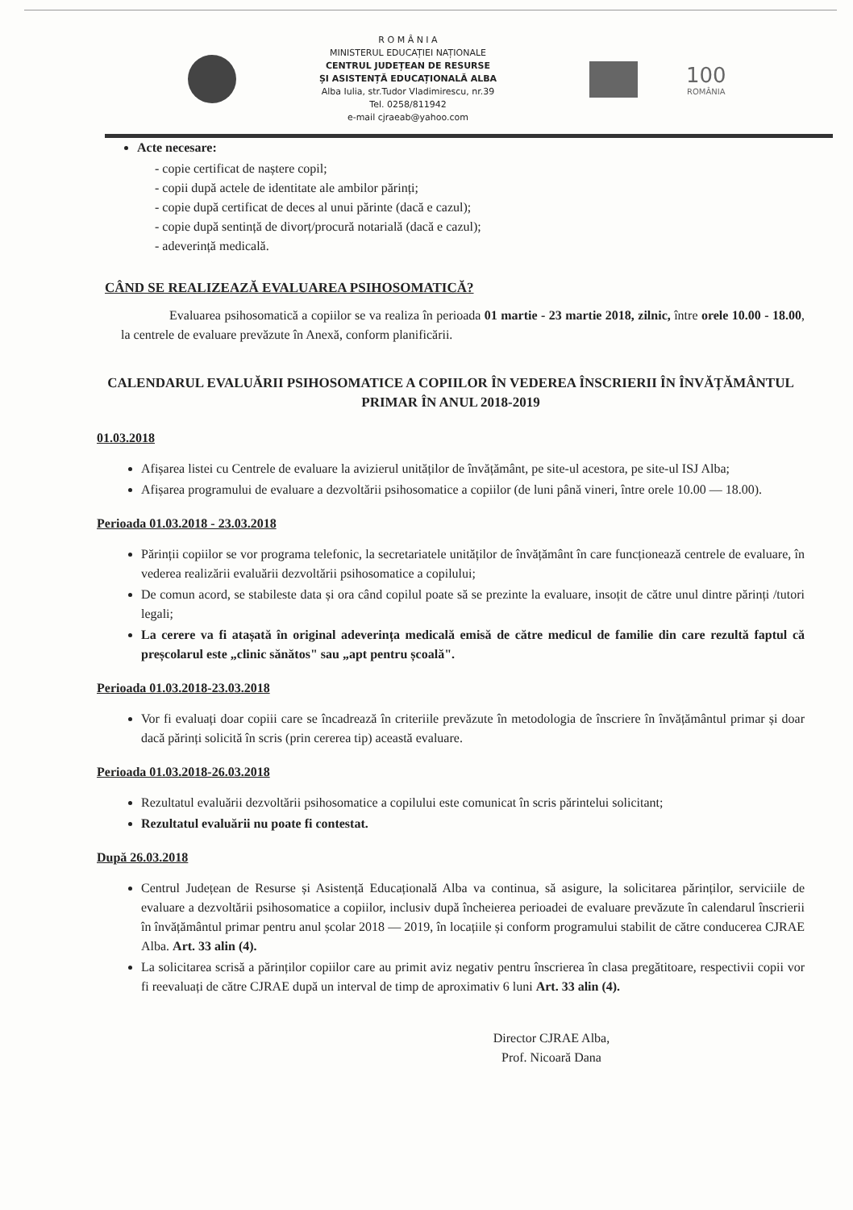R O M Â N I A
MINISTERUL EDUCAȚIEI NAȚIONALE
CENTRUL JUDEȚEAN DE RESURSE
ȘI ASISTENȚĂ EDUCAȚIONALĂ ALBA
Alba Iulia, str.Tudor Vladimirescu, nr.39
Tel. 0258/811942
e-mail cjraeab@yahoo.com
100
ROMÂNIA
Acte necesare:
- copie certificat de naștere copil;
- copii după actele de identitate ale ambilor părinți;
- copie după certificat de deces al unui părinte (dacă e cazul);
- copie după sentință de divorț/procură notarială (dacă e cazul);
- adeverință medicală.
CÂND SE REALIZEAZĂ EVALUAREA PSIHOSOMATICĂ?
Evaluarea psihosomatică a copiilor se va realiza în perioada 01 martie - 23 martie 2018, zilnic, între orele 10.00 - 18.00, la centrele de evaluare prevăzute în Anexă, conform planificării.
CALENDARUL EVALUĂRII PSIHOSOMATICE A COPIILOR ÎN VEDEREA ÎNSCRIERII ÎN ÎNVĂȚĂMÂNTUL PRIMAR ÎN ANUL 2018-2019
01.03.2018
Afișarea listei cu Centrele de evaluare la avizierul unităților de învățământ, pe site-ul acestora, pe site-ul ISJ Alba;
Afișarea programului de evaluare a dezvoltării psihosomatice a copiilor (de luni până vineri, între orele 10.00 — 18.00).
Perioada 01.03.2018 - 23.03.2018
Părinții copiilor se vor programa telefonic, la secretariatele unităților de învățământ în care funcționează centrele de evaluare, în vederea realizării evaluării dezvoltării psihosomatice a copilului;
De comun acord, se stabileste data și ora când copilul poate să se prezinte la evaluare, insoțit de către unul dintre părinți /tutori legali;
La cerere va fi atașată în original adeverința medicală emisă de către medicul de familie din care rezultă faptul că preșcolarul este „clinic sănătos" sau „apt pentru școală".
Perioada 01.03.2018-23.03.2018
Vor fi evaluați doar copiii care se încadrează în criteriile prevăzute în metodologia de înscriere în învățământul primar și doar dacă părinți solicită în scris (prin cererea tip) această evaluare.
Perioada 01.03.2018-26.03.2018
Rezultatul evaluării dezvoltării psihosomatice a copilului este comunicat în scris părintelui solicitant;
Rezultatul evaluării nu poate fi contestat.
După 26.03.2018
Centrul Județean de Resurse și Asistență Educațională Alba va continua, să asigure, la solicitarea părinților, serviciile de evaluare a dezvoltării psihosomatice a copiilor, inclusiv după încheierea perioadei de evaluare prevăzute în calendarul înscrierii în învățământul primar pentru anul școlar 2018 — 2019, în locațiile și conform programului stabilit de către conducerea CJRAE Alba. Art. 33 alin (4).
La solicitarea scrisă a părinților copiilor care au primit aviz negativ pentru înscrierea în clasa pregătitoare, respectivii copii vor fi reevaluați de către CJRAE după un interval de timp de aproximativ 6 luni Art. 33 alin (4).
Director CJRAE Alba,
Prof. Nicoară Dana